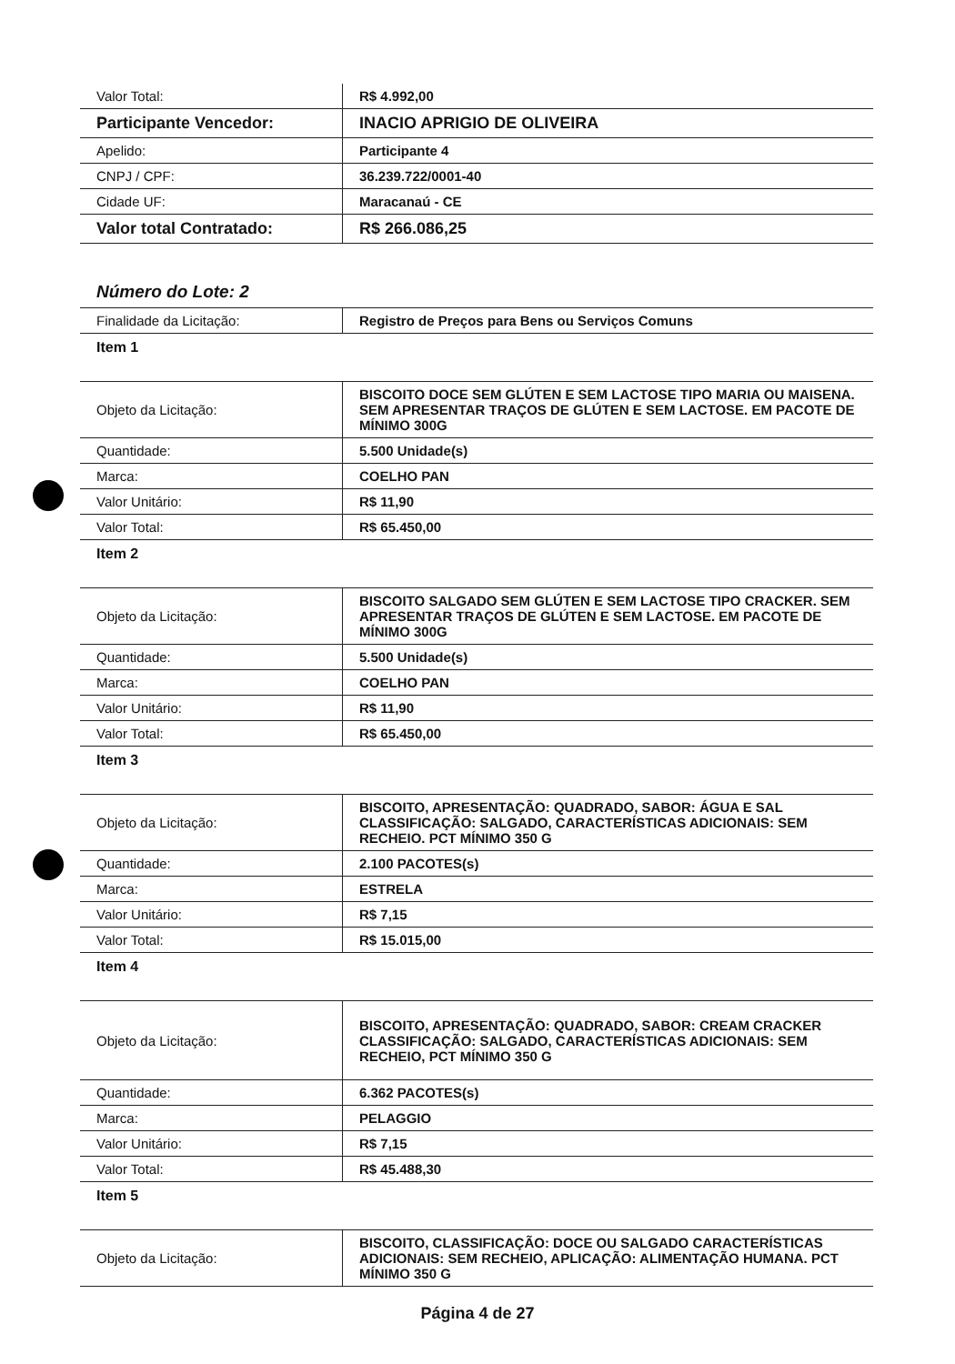| Valor Total: | R$ 4.992,00 |
| Participante Vencedor: | INACIO APRIGIO DE OLIVEIRA |
| Apelido: | Participante 4 |
| CNPJ / CPF: | 36.239.722/0001-40 |
| Cidade UF: | Maracanaú - CE |
| Valor total Contratado: | R$ 266.086,25 |
Número do Lote: 2
| Finalidade da Licitação: | Registro de Preços para Bens ou Serviços Comuns |
| Item 1 | |
| Objeto da Licitação: | BISCOITO DOCE SEM GLÚTEN E SEM LACTOSE TIPO MARIA OU MAISENA. SEM APRESENTAR TRAÇOS DE GLÚTEN E SEM LACTOSE. EM PACOTE DE MÍNIMO 300G |
| Quantidade: | 5.500 Unidade(s) |
| Marca: | COELHO PAN |
| Valor Unitário: | R$ 11,90 |
| Valor Total: | R$ 65.450,00 |
| Item 2 | |
| Objeto da Licitação: | BISCOITO SALGADO SEM GLÚTEN E SEM LACTOSE TIPO CRACKER. SEM APRESENTAR TRAÇOS DE GLÚTEN E SEM LACTOSE. EM PACOTE DE MÍNIMO 300G |
| Quantidade: | 5.500 Unidade(s) |
| Marca: | COELHO PAN |
| Valor Unitário: | R$ 11,90 |
| Valor Total: | R$ 65.450,00 |
| Item 3 | |
| Objeto da Licitação: | BISCOITO, APRESENTAÇÃO: QUADRADO, SABOR: ÁGUA E SAL CLASSIFICAÇÃO: SALGADO, CARACTERÍSTICAS ADICIONAIS: SEM RECHEIO. PCT MÍNIMO 350 G |
| Quantidade: | 2.100 PACOTES(s) |
| Marca: | ESTRELA |
| Valor Unitário: | R$ 7,15 |
| Valor Total: | R$ 15.015,00 |
| Item 4 | |
| Objeto da Licitação: | BISCOITO, APRESENTAÇÃO: QUADRADO, SABOR: CREAM CRACKER CLASSIFICAÇÃO: SALGADO, CARACTERÍSTICAS ADICIONAIS: SEM RECHEIO, PCT MÍNIMO 350 G |
| Quantidade: | 6.362 PACOTES(s) |
| Marca: | PELAGGIO |
| Valor Unitário: | R$ 7,15 |
| Valor Total: | R$ 45.488,30 |
| Item 5 | |
| Objeto da Licitação: | BISCOITO, CLASSIFICAÇÃO: DOCE OU SALGADO CARACTERÍSTICAS ADICIONAIS: SEM RECHEIO, APLICAÇÃO: ALIMENTAÇÃO HUMANA. PCT MÍNIMO 350 G |
Página 4 de 27